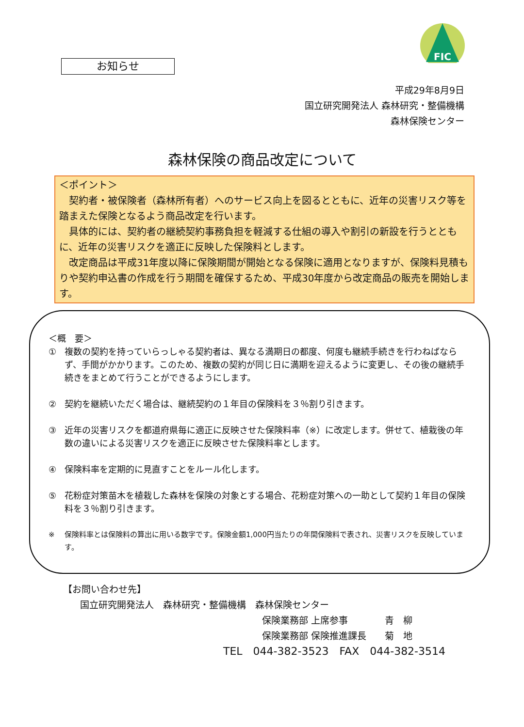FIC
お知らせ
平成29年8月9日
国立研究開発法人 森林研究・整備機構
森林保険センター
森林保険の商品改定について
＜ポイント＞
　契約者・被保険者（森林所有者）へのサービス向上を図るとともに、近年の災害リスク等を踏まえた保険となるよう商品改定を行います。
　具体的には、契約者の継続契約事務負担を軽減する仕組の導入や割引の新設を行うとともに、近年の災害リスクを適正に反映した保険料とします。
　改定商品は平成31年度以降に保険期間が開始となる保険に適用となりますが、保険料見積もりや契約申込書の作成を行う期間を確保するため、平成30年度から改定商品の販売を開始します。
＜概　要＞
① 複数の契約を持っていらっしゃる契約者は、異なる満期日の都度、何度も継続手続きを行わねばならず、手間がかかります。このため、複数の契約が同じ日に満期を迎えるように変更し、その後の継続手続きをまとめて行うことができるようにします。
② 契約を継続いただく場合は、継続契約の１年目の保険料を３％割り引きます。
③ 近年の災害リスクを都道府県毎に適正に反映させた保険料率（※）に改定します。併せて、植栽後の年数の違いによる災害リスクを適正に反映させた保険料率とします。
④ 保険料率を定期的に見直すことをルール化します。
⑤ 花粉症対策苗木を植栽した森林を保険の対象とする場合、花粉症対策への一助として契約１年目の保険料を３％割り引きます。
※ 保険料率とは保険料の算出に用いる数字です。保険金額1,000円当たりの年間保険料で表され、災害リスクを反映しています。
【お問い合わせ先】
国立研究開発法人　森林研究・整備機構　森林保険センター
保険業務部 上席参事　　　　青　柳
保険業務部 保険推進課長　　菊　地
TEL　044-382-3523　FAX　044-382-3514